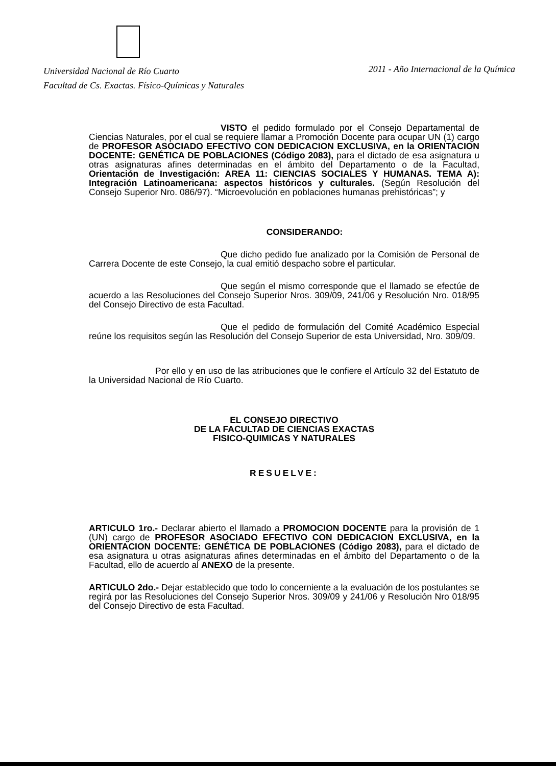Universidad Nacional de Río Cuarto
Facultad de Cs. Exactas. Físico-Químicas y Naturales
2011 - Año Internacional de la Química
VISTO el pedido formulado por el Consejo Departamental de Ciencias Naturales, por el cual se requiere llamar a Promoción Docente para ocupar UN (1) cargo de PROFESOR ASOCIADO EFECTIVO CON DEDICACION EXCLUSIVA, en la ORIENTACION DOCENTE: GENÉTICA DE POBLACIONES (Código 2083), para el dictado de esa asignatura u otras asignaturas afines determinadas en el ámbito del Departamento o de la Facultad, Orientación de Investigación: AREA 11: CIENCIAS SOCIALES Y HUMANAS. TEMA A): Integración Latinoamericana: aspectos históricos y culturales. (Según Resolución del Consejo Superior Nro. 086/97). “Microevolución en poblaciones humanas prehistóricas”; y
CONSIDERANDO:
Que dicho pedido fue analizado por la Comisión de Personal de Carrera Docente de este Consejo, la cual emitió despacho sobre el particular.
Que según el mismo corresponde que el llamado se efectúe de acuerdo a las Resoluciones del Consejo Superior Nros. 309/09, 241/06 y Resolución Nro. 018/95 del Consejo Directivo de esta Facultad.
Que el pedido de formulación del Comité Académico Especial reúne los requisitos según las Resolución del Consejo Superior de esta Universidad, Nro. 309/09.
Por ello y en uso de las atribuciones que le confiere el Artículo 32 del Estatuto de la Universidad Nacional de Río Cuarto.
EL CONSEJO DIRECTIVO
DE LA FACULTAD DE CIENCIAS EXACTAS
FISICO-QUIMICAS Y NATURALES
RESUELVE:
ARTICULO 1ro.- Declarar abierto el llamado a PROMOCION DOCENTE para la provisión de 1 (UN) cargo de PROFESOR ASOCIADO EFECTIVO CON DEDICACION EXCLUSIVA, en la ORIENTACION DOCENTE: GENÉTICA DE POBLACIONES (Código 2083), para el dictado de esa asignatura u otras asignaturas afines determinadas en el ámbito del Departamento o de la Facultad, ello de acuerdo al ANEXO de la presente.
ARTICULO 2do.- Dejar establecido que todo lo concerniente a la evaluación de los postulantes se regirá por las Resoluciones del Consejo Superior Nros. 309/09 y 241/06 y Resolución Nro 018/95 del Consejo Directivo de esta Facultad.